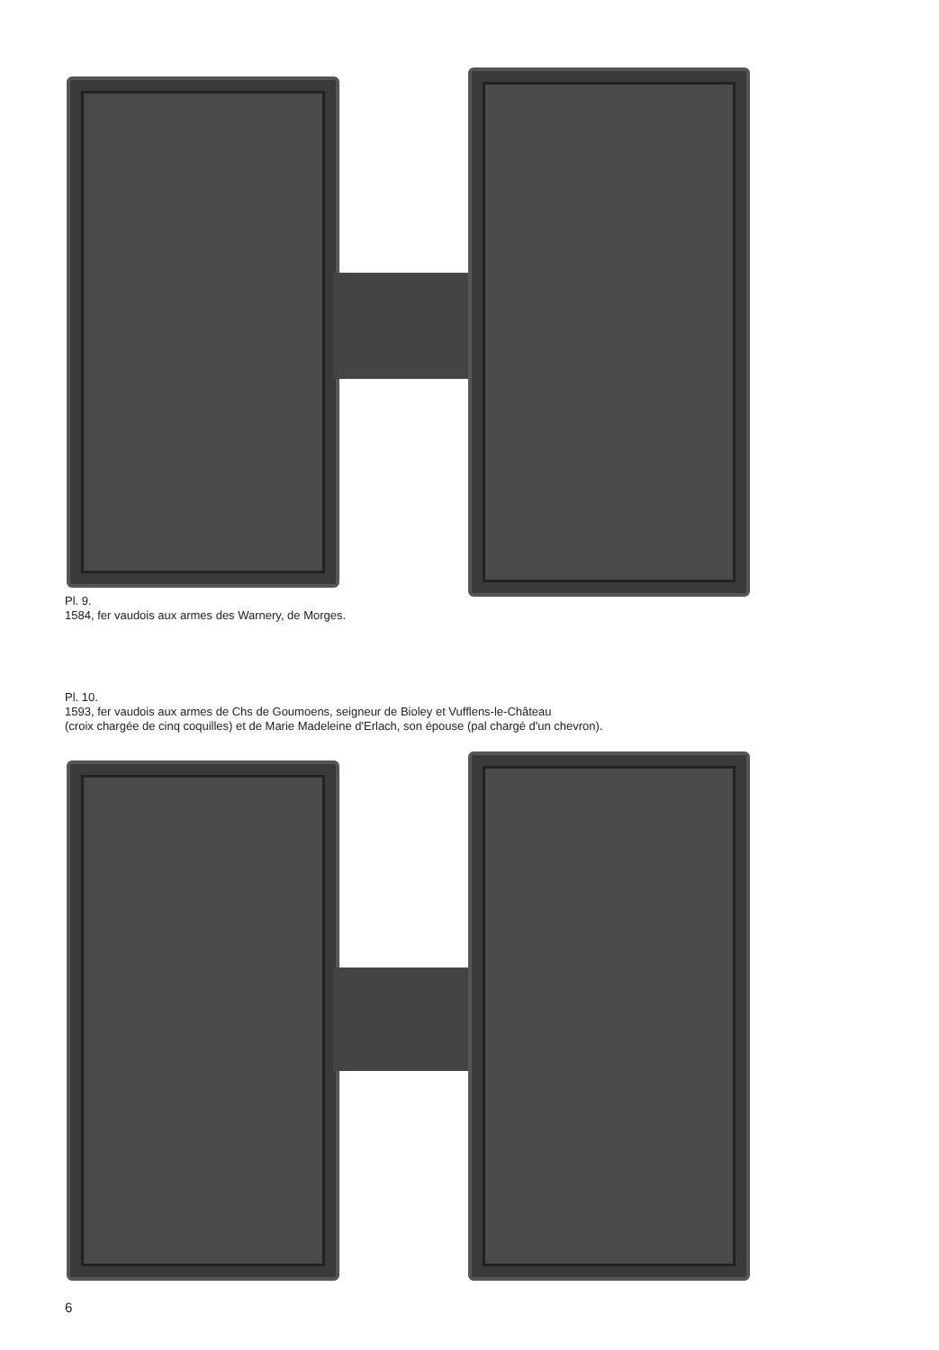Pl. 9.
1584, fer vaudois aux armes des Warnery, de Morges.
Pl. 10.
1593, fer vaudois aux armes de Chs de Goumoens, seigneur de Bioley et Vufflens-le-Château
(croix chargée de cinq coquilles) et de Marie Madeleine d'Erlach, son épouse (pal chargé d'un chevron).
6